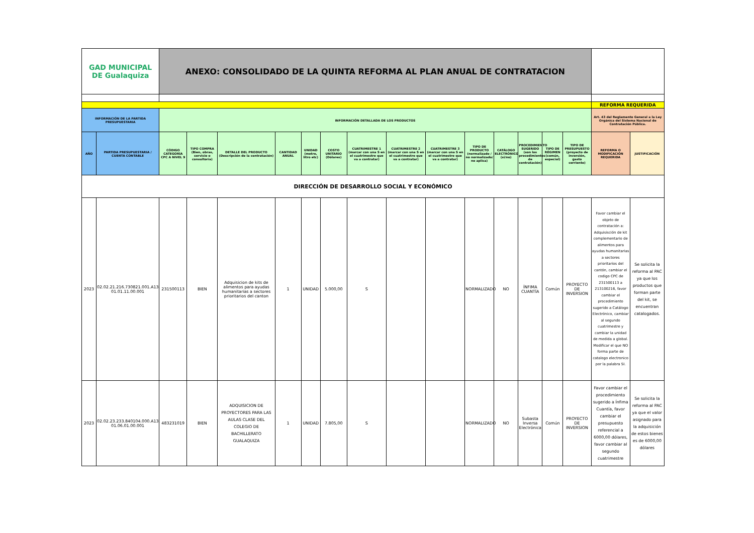| GAD MUNICIPAL DE Gualaquiza | | ANEXO: CONSOLIDADO DE LA QUINTA REFORMA AL PLAN ANUAL DE CONTRATACION | | | | | | | | | | | | | | | |
| | | | | | | | | | | | | | | | | REFORMA REQUERIDA | |
| INFORMACIÓN DE LA PARTIDA PRESUPUESTARIA | | INFORMACIÓN DETALLADA DE LOS PRODUCTOS | | | | | | | | | | | | | | Art. 43 del Reglamento General a la Ley Orgánica del Sistema Nacional de Contratación Pública. | |
| AÑO | PARTIDA PRESUPUESTARIA / CUENTA CONTABLE | CÓDIGO CATEGORÍA CPC A NIVEL 9 | TIPO COMPRA (Bien, obras, servicio o consultoría) | DETALLE DEL PRODUCTO (Descripción de la contratación) | CANTIDAD ANUAL | UNIDAD (metro, litro etc) | COSTO UNITARIO (Dólares) | CUATRIMESTRE 1 (marcar con una S en el cuatrimestre que va a contratar) | CUATRIMESTRE 2 (marcar con una S en el cuatrimestre que va a contratar) | CUATRIMESTRE 3 (marcar con una S en el cuatrimestre que va a contratar) | TIPO DE PRODUCTO (normalizado / no normalizado/ no aplica) | CATÁLOGO ELECTRÓNICO (si/no) | PROCEDIMIENTO SUGERIDO (son los procedimientos de contratación) | TIPO DE RÉGIMEN (común, especial) | TIPO DE PRESUPUESTO (proyecto de inversión, gasto corriente) | REFORMA O MODIFICACIÓN REQUERIDA | JUSTIFICACIÓN |
| DIRECCIÓN DE DESARROLLO SOCIAL Y ECONÓMICO | | | | | | | | | | | | | | | | | |
| 2023 | 02.02.21.216.730821.001.A13. 01.01.11.00.001 | 231500113 | BIEN | Adquisicion de kits de alimentos para ayudas humanitarias a sectores prioritarios del canton | 1 | UNIDAD | 5.000,00 | S | | | NORMALIZADO | NO | ÍNFIMA CUANTÍA | Común | PROYECTO DE INVERSION | Favor cambiar el objeto de contratación a: Adquisisción de kit complementario de alimentos para ayudas humanitarias a sectores prioritarios del cantón, cambiar el codigo CPC de 231500113 a 213100216, favor cambiar el procedimiento sugerido a Catálogo Electrónico, cambiar al segundo cuatrimestre y cambiar la unidad de medida a global. Modificar el que NO forma parte de catalogo electronico por la palabra SI. | Se solicita la reforma al PAC ya que los productos que forman parte del kit, se encuentran catalogados. |
| 2023 | 02.02.23.233.840104.000.A13. 01.06.01.00.001 | 483231019 | BIEN | ADQUISICION DE PROYECTORES PARA LAS AULAS CLASE DEL COLEGIO DE BACHILLERATO GUALAQUIZA | 1 | UNIDAD | 7.805,00 | S | | | NORMALIZADO | NO | Subasta Inversa Electrónica | Común | PROYECTO DE INVERSION | Favor cambiar el procedimiento sugerido a Ínfima Cuantía, favor cambiar el presupuesto referencial a 6000,00 dólares, favor cambiar al segundo cuatrimestre | Se solicita la reforma al PAC ya que el valor asignado para la adquisición de estos bienes es de 6000,00 dólares |